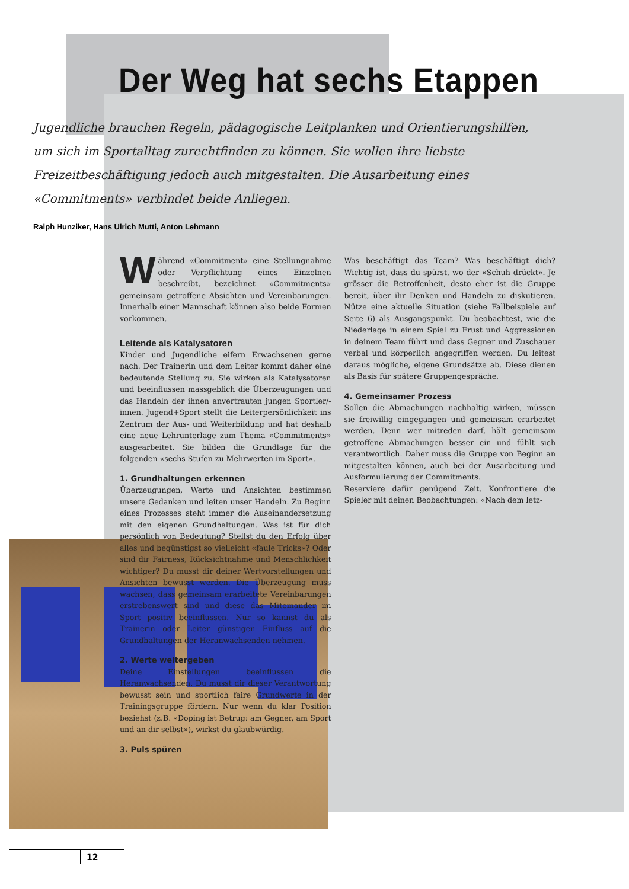Der Weg hat sechs Etappen
Jugendliche brauchen Regeln, pädagogische Leitplanken und Orientierungshilfen, um sich im Sportalltag zurechtfinden zu können. Sie wollen ihre liebste Freizeitbeschäftigung jedoch auch mitgestalten. Die Ausarbeitung eines «Commitments» verbindet beide Anliegen.
Ralph Hunziker, Hans Ulrich Mutti, Anton Lehmann
Während «Commitment» eine Stellungnahme oder Verpflichtung eines Einzelnen beschreibt, bezeichnet «Commitments» gemeinsam getroffene Absichten und Vereinbarungen. Innerhalb einer Mannschaft können also beide Formen vorkommen.
Leitende als Katalysatoren
Kinder und Jugendliche eifern Erwachsenen gerne nach. Der Trainerin und dem Leiter kommt daher eine bedeutende Stellung zu. Sie wirken als Katalysatoren und beeinflussen massgeblich die Überzeugungen und das Handeln der ihnen anvertrauten jungen Sportler/-innen. Jugend+Sport stellt die Leiterpersönlichkeit ins Zentrum der Aus- und Weiterbildung und hat deshalb eine neue Lehrunterlage zum Thema «Commitments» ausgearbeitet. Sie bilden die Grundlage für die folgenden «sechs Stufen zu Mehrwerten im Sport».
1. Grundhaltungen erkennen
Überzeugungen, Werte und Ansichten bestimmen unsere Gedanken und leiten unser Handeln. Zu Beginn eines Prozesses steht immer die Auseinandersetzung mit den eigenen Grundhaltungen. Was ist für dich persönlich von Bedeutung? Stellst du den Erfolg über alles und begünstigst so vielleicht «faule Tricks»? Oder sind dir Fairness, Rücksichtnahme und Menschlichkeit wichtiger? Du musst dir deiner Wertvorstellungen und Ansichten bewusst werden. Die Überzeugung muss wachsen, dass gemeinsam erarbeitete Vereinbarungen erstrebenswert sind und diese das Miteinander im Sport positiv beeinflussen. Nur so kannst du als Trainerin oder Leiter günstigen Einfluss auf die Grundhaltungen der Heranwachsenden nehmen.
2. Werte weitergeben
Deine Einstellungen beeinflussen die Heranwachsenden. Du musst dir dieser Verantwortung bewusst sein und sportlich faire Grundwerte in der Trainingsgruppe fördern. Nur wenn du klar Position beziehst (z.B. «Doping ist Betrug: am Gegner, am Sport und an dir selbst»), wirkst du glaubwürdig.
3. Puls spüren
Was beschäftigt das Team? Was beschäftigt dich? Wichtig ist, dass du spürst, wo der «Schuh drückt». Je grösser die Betroffenheit, desto eher ist die Gruppe bereit, über ihr Denken und Handeln zu diskutieren. Nütze eine aktuelle Situation (siehe Fallbeispiele auf Seite 6) als Ausgangspunkt. Du beobachtest, wie die Niederlage in einem Spiel zu Frust und Aggressionen in deinem Team führt und dass Gegner und Zuschauer verbal und körperlich angegriffen werden. Du leitest daraus mögliche, eigene Grundsätze ab. Diese dienen als Basis für spätere Gruppengespräche.
4. Gemeinsamer Prozess
Sollen die Abmachungen nachhaltig wirken, müssen sie freiwillig eingegangen und gemeinsam erarbeitet werden. Denn wer mitreden darf, hält gemeinsam getroffene Abmachungen besser ein und fühlt sich verantwortlich. Daher muss die Gruppe von Beginn an mitgestalten können, auch bei der Ausarbeitung und Ausformulierung der Commitments.
Reserviere dafür genügend Zeit. Konfrontiere die Spieler mit deinen Beobachtungen: «Nach dem letz-
12